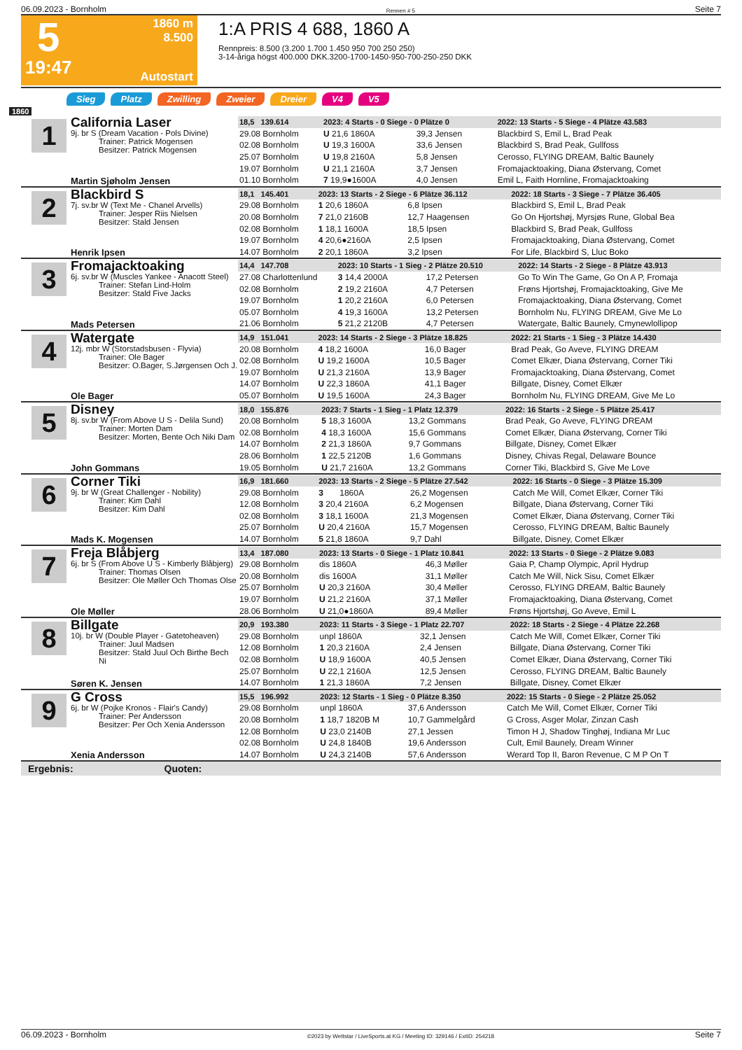06.09.2023 - Bornholm Rennen # 5 Seite 7
5
19:47
1860 m
8.500
Autostart
1:A PRIS 4 688, 1860 A
Rennpreis: 8.500 (3.200 1.700 1.450 950 700 250 250)
3-14-åriga högst 400.000 DKK.3200-1700-1450-950-700-250-250 DKK
Sieg Platz Zwilling Zweier Dreier V4 V5
1860
1
California Laser
9j. br S (Dream Vacation - Pols Divine)
Trainer: Patrick Mogensen
Besitzer: Patrick Mogensen
Martin Sjøholm Jensen
| 18,5 139.614 | 2023: 4 Starts - 0 Siege - 0 Plätze 0 | | 2022: 13 Starts - 5 Siege - 4 Plätze 43.583 |
| --- | --- | --- | --- |
| 29.08 Bornholm | U 21,6 1860A | 39,3 Jensen | Blackbird S, Emil L, Brad Peak |
| 02.08 Bornholm | U 19,3 1600A | 33,6 Jensen | Blackbird S, Brad Peak, Gullfoss |
| 25.07 Bornholm | U 19,8 2160A | 5,8 Jensen | Cerosso, FLYING DREAM, Baltic Baunely |
| 19.07 Bornholm | U 21,1 2160A | 3,7 Jensen | Fromajacktoaking, Diana Østervang, Comet |
| 01.10 Bornholm | 7 19,9●1600A | 4,0 Jensen | Emil L, Faith Hornline, Fromajacktoaking |
2
Blackbird S
7j. sv.br W (Text Me - Chanel Arvells)
Trainer: Jesper Riis Nielsen
Besitzer: Stald Jensen
Henrik Ipsen
| 18,1 145.401 | 2023: 13 Starts - 2 Siege - 6 Plätze 36.112 | | 2022: 18 Starts - 3 Siege - 7 Plätze 36.405 |
| --- | --- | --- | --- |
| 29.08 Bornholm | 1 20,6 1860A | 6,8 Ipsen | Blackbird S, Emil L, Brad Peak |
| 20.08 Bornholm | 7 21,0 2160B | 12,7 Haagensen | Go On Hjortshøj, Myrsjøs Rune, Global Bea |
| 02.08 Bornholm | 1 18,1 1600A | 18,5 Ipsen | Blackbird S, Brad Peak, Gullfoss |
| 19.07 Bornholm | 4 20,6●2160A | 2,5 Ipsen | Fromajacktoaking, Diana Østervang, Comet |
| 14.07 Bornholm | 2 20,1 1860A | 3,2 Ipsen | For Life, Blackbird S, Lluc Boko |
3
Fromajacktoaking
6j. sv.br W (Muscles Yankee - Anacott Steel)
Trainer: Stefan Lind-Holm
Besitzer: Stald Five Jacks
Mads Petersen
| 14,4 147.708 | 2023: 10 Starts - 1 Sieg - 2 Plätze 20.510 | | 2022: 14 Starts - 2 Siege - 8 Plätze 43.913 |
| --- | --- | --- | --- |
| 27.08 Charlottenlund | 3 14,4 2000A | 17,2 Petersen | Go To Win The Game, Go On A P, Fromaja |
| 02.08 Bornholm | 2 19,2 2160A | 4,7 Petersen | Frøns Hjortshøj, Fromajacktoaking, Give Me |
| 19.07 Bornholm | 1 20,2 2160A | 6,0 Petersen | Fromajacktoaking, Diana Østervang, Comet |
| 05.07 Bornholm | 4 19,3 1600A | 13,2 Petersen | Bornholm Nu, FLYING DREAM, Give Me Lo |
| 21.06 Bornholm | 5 21,2 2120B | 4,7 Petersen | Watergate, Baltic Baunely, Cmynewlollipop |
4
Watergate
12j. mbr W (Storstadsbusen - Flyvia)
Trainer: Ole Bager
Besitzer: O.Bager, S.Jørgensen Och J.
Ole Bager
| 14,9 151.041 | 2023: 14 Starts - 2 Siege - 3 Plätze 18.825 | | 2022: 21 Starts - 1 Sieg - 3 Plätze 14.430 |
| --- | --- | --- | --- |
| 20.08 Bornholm | 4 18,2 1600A | 16,0 Bager | Brad Peak, Go Aveve, FLYING DREAM |
| 02.08 Bornholm | U 19,2 1600A | 10,5 Bager | Comet Elkær, Diana Østervang, Corner Tiki |
| 19.07 Bornholm | U 21,3 2160A | 13,9 Bager | Fromajacktoaking, Diana Østervang, Comet |
| 14.07 Bornholm | U 22,3 1860A | 41,1 Bager | Billgate, Disney, Comet Elkær |
| 05.07 Bornholm | U 19,5 1600A | 24,3 Bager | Bornholm Nu, FLYING DREAM, Give Me Lo |
5
Disney
8j. sv.br W (From Above U S - Delila Sund)
Trainer: Morten Dam
Besitzer: Morten, Bente Och Niki Dam
John Gommans
| 18,0 155.876 | 2023: 7 Starts - 1 Sieg - 1 Platz 12.379 | | 2022: 16 Starts - 2 Siege - 5 Plätze 25.417 |
| --- | --- | --- | --- |
| 20.08 Bornholm | 5 18,3 1600A | 13,2 Gommans | Brad Peak, Go Aveve, FLYING DREAM |
| 02.08 Bornholm | 4 18,3 1600A | 15,6 Gommans | Comet Elkær, Diana Østervang, Corner Tiki |
| 14.07 Bornholm | 2 21,3 1860A | 9,7 Gommans | Billgate, Disney, Comet Elkær |
| 28.06 Bornholm | 1 22,5 2120B | 1,6 Gommans | Disney, Chivas Regal, Delaware Bounce |
| 19.05 Bornholm | U 21,7 2160A | 13,2 Gommans | Corner Tiki, Blackbird S, Give Me Love |
6
Corner Tiki
9j. br W (Great Challenger - Nobility)
Trainer: Kim Dahl
Besitzer: Kim Dahl
Mads K. Mogensen
| 16,9 181.660 | 2023: 13 Starts - 2 Siege - 5 Plätze 27.542 | | 2022: 16 Starts - 0 Siege - 3 Plätze 15.309 |
| --- | --- | --- | --- |
| 29.08 Bornholm | 3 1860A | 26,2 Mogensen | Catch Me Will, Comet Elkær, Corner Tiki |
| 12.08 Bornholm | 3 20,4 2160A | 6,2 Mogensen | Billgate, Diana Østervang, Corner Tiki |
| 02.08 Bornholm | 3 18,1 1600A | 21,3 Mogensen | Comet Elkær, Diana Østervang, Corner Tiki |
| 25.07 Bornholm | U 20,4 2160A | 15,7 Mogensen | Cerosso, FLYING DREAM, Baltic Baunely |
| 14.07 Bornholm | 5 21,8 1860A | 9,7 Dahl | Billgate, Disney, Comet Elkær |
7
Freja Blåbjerg
6j. br S (From Above U S - Kimberly Blåbjerg)
Trainer: Thomas Olsen
Besitzer: Ole Møller Och Thomas Olse
Ole Møller
| 13,4 187.080 | 2023: 13 Starts - 0 Siege - 1 Platz 10.841 | | 2022: 13 Starts - 0 Siege - 2 Plätze 9.083 |
| --- | --- | --- | --- |
| 29.08 Bornholm | dis 1860A | 46,3 Møller | Gaia P, Champ Olympic, April Hydrup |
| 20.08 Bornholm | dis 1600A | 31,1 Møller | Catch Me Will, Nick Sisu, Comet Elkær |
| 25.07 Bornholm | U 20,3 2160A | 30,4 Møller | Cerosso, FLYING DREAM, Baltic Baunely |
| 19.07 Bornholm | U 21,2 2160A | 37,1 Møller | Fromajacktoaking, Diana Østervang, Comet |
| 28.06 Bornholm | U 21,0●1860A | 89,4 Møller | Frøns Hjortshøj, Go Aveve, Emil L |
8
Billgate
10j. br W (Double Player - Gatetoheaven)
Trainer: Juul Madsen
Besitzer: Stald Juul Och Birthe Bech Ni
Søren K. Jensen
| 20,9 193.380 | 2023: 11 Starts - 3 Siege - 1 Platz 22.707 | | 2022: 18 Starts - 2 Siege - 4 Plätze 22.268 |
| --- | --- | --- | --- |
| 29.08 Bornholm | unpl 1860A | 32,1 Jensen | Catch Me Will, Comet Elkær, Corner Tiki |
| 12.08 Bornholm | 1 20,3 2160A | 2,4 Jensen | Billgate, Diana Østervang, Corner Tiki |
| 02.08 Bornholm | U 18,9 1600A | 40,5 Jensen | Comet Elkær, Diana Østervang, Corner Tiki |
| 25.07 Bornholm | U 22,1 2160A | 12,5 Jensen | Cerosso, FLYING DREAM, Baltic Baunely |
| 14.07 Bornholm | 1 21,3 1860A | 7,2 Jensen | Billgate, Disney, Comet Elkær |
9
G Cross
6j. br W (Pojke Kronos - Flair's Candy)
Trainer: Per Andersson
Besitzer: Per Och Xenia Andersson
Xenia Andersson
| 15,5 196.992 | 2023: 12 Starts - 1 Sieg - 0 Plätze 8.350 | | 2022: 15 Starts - 0 Siege - 2 Plätze 25.052 |
| --- | --- | --- | --- |
| 29.08 Bornholm | unpl 1860A | 37,6 Andersson | Catch Me Will, Comet Elkær, Corner Tiki |
| 20.08 Bornholm | 1 18,7 1820B M | 10,7 Gammelgård | G Cross, Asger Molar, Zinzan Cash |
| 12.08 Bornholm | U 23,0 2140B | 27,1 Jessen | Timon H J, Shadow Tinghøj, Indiana Mr Luc |
| 02.08 Bornholm | U 24,8 1840B | 19,6 Andersson | Cult, Emil Baunely, Dream Winner |
| 14.07 Bornholm | U 24,3 2140B | 57,6 Andersson | Werard Top II, Baron Revenue, C M P On T |
Ergebnis: Quoten:
06.09.2023 - Bornholm ©2023 by Wettstar / LiveSports.at KG / Meeting ID: 329146 / ExtID: 254218 Seite 7